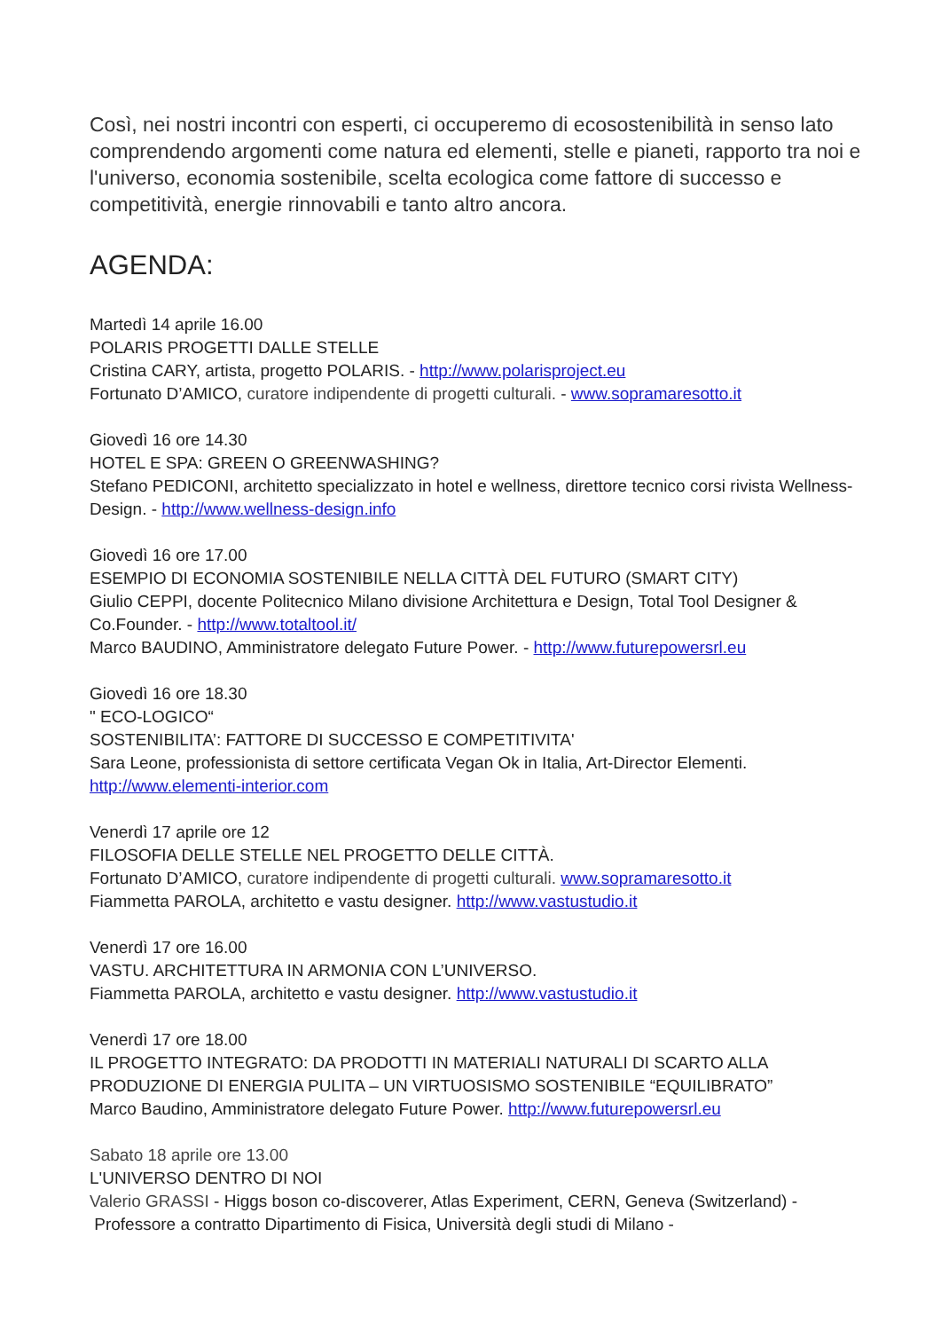Così, nei nostri incontri con esperti, ci occuperemo di ecosostenibilità in senso lato comprendendo argomenti come natura ed elementi, stelle e pianeti, rapporto tra noi e l'universo, economia sostenibile, scelta ecologica come fattore di successo e competitività, energie rinnovabili e tanto altro ancora.
AGENDA:
Martedì 14 aprile 16.00
POLARIS PROGETTI DALLE STELLE
Cristina CARY, artista, progetto POLARIS. - http://www.polarisproject.eu
Fortunato D’AMICO, curatore indipendente di progetti culturali. - www.sopramaresotto.it
Giovedì 16 ore 14.30
HOTEL E SPA: GREEN O GREENWASHING?
Stefano PEDICONI, architetto specializzato in hotel e wellness, direttore tecnico corsi rivista Wellness-Design. - http://www.wellness-design.info
Giovedì 16 ore 17.00
ESEMPIO DI ECONOMIA SOSTENIBILE NELLA CITTÀ DEL FUTURO (SMART CITY)
Giulio CEPPI, docente Politecnico Milano divisione Architettura e Design, Total Tool Designer & Co.Founder. - http://www.totaltool.it/
Marco BAUDINO, Amministratore delegato Future Power. - http://www.futurepowersrl.eu
Giovedì 16 ore 18.30
" ECO-LOGICO“
SOSTENIBILITA’: FATTORE DI SUCCESSO E COMPETITIVITA'
Sara Leone, professionista di settore certificata Vegan Ok in Italia, Art-Director Elementi.
http://www.elementi-interior.com
Venerdì 17 aprile ore 12
FILOSOFIA DELLE STELLE NEL PROGETTO DELLE CITTÀ.
Fortunato D’AMICO, curatore indipendente di progetti culturali. www.sopramaresotto.it
Fiammetta PAROLA, architetto e vastu designer. http://www.vastustudio.it
Venerdì 17 ore 16.00
VASTU. ARCHITETTURA IN ARMONIA CON L’UNIVERSO.
Fiammetta PAROLA, architetto e vastu designer. http://www.vastustudio.it
Venerdì 17 ore 18.00
IL PROGETTO INTEGRATO: DA PRODOTTI IN MATERIALI NATURALI DI SCARTO ALLA PRODUZIONE DI ENERGIA PULITA – UN VIRTUOSISMO SOSTENIBILE “EQUILIBRATO”
Marco Baudino, Amministratore delegato Future Power. http://www.futurepowersrl.eu
Sabato 18 aprile ore 13.00
L'UNIVERSO DENTRO DI NOI
Valerio GRASSI - Higgs boson co-discoverer, Atlas Experiment, CERN, Geneva (Switzerland) -
Professore a contratto Dipartimento di Fisica, Università degli studi di Milano -